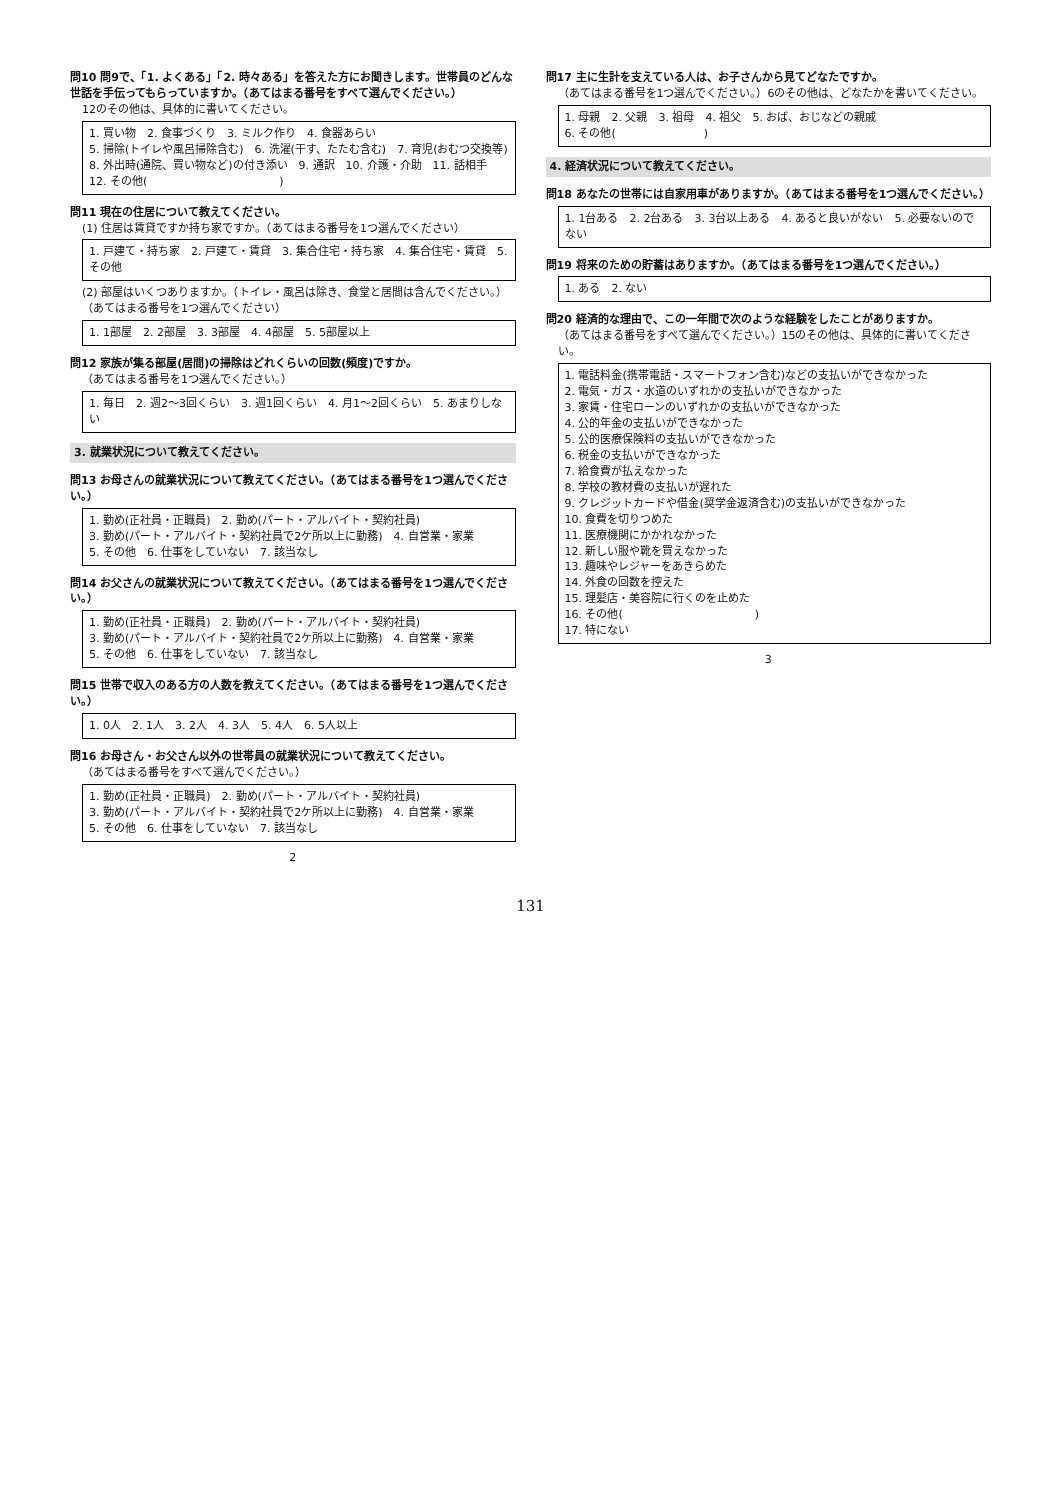問10 問9で、「1. よくある」「2. 時々ある」を答えた方にお聞きします。世帯員のどんな世話を手伝ってもらっていますか。（あてはまる番号をすべて選んでください。）
12のその他は、具体的に書いてください。
1. 買い物　2. 食事づくり　3. ミルク作り　4. 食器あらい
5. 掃除(トイレや風呂掃除含む)　6. 洗濯(干す、たたむ含む)　7. 育児(おむつ交換等)
8. 外出時(通院、買い物など)の付き添い　9. 通訳　10. 介護・介助　11. 話相手
12. その他(　　　　　　　　　　　　)
問11 現在の住居について教えてください。
(1) 住居は賃貸ですか持ち家ですか。（あてはまる番号を1つ選んでください）
1. 戸建て・持ち家　2. 戸建て・賃貸　3. 集合住宅・持ち家　4. 集合住宅・賃貸　5. その他
(2) 部屋はいくつありますか。（トイレ・風呂は除き、食堂と居間は含んでください。）
（あてはまる番号を1つ選んでください）
1. 1部屋　2. 2部屋　3. 3部屋　4. 4部屋　5. 5部屋以上
問12 家族が集る部屋(居間)の掃除はどれくらいの回数(頻度)ですか。
（あてはまる番号を1つ選んでください。）
1. 毎日　2. 週2～3回くらい　3. 週1回くらい　4. 月1～2回くらい　5. あまりしない
3. 就業状況について教えてください。
問13 お母さんの就業状況について教えてください。（あてはまる番号を1つ選んでください。）
1. 勤め(正社員・正職員)　2. 勤め(パート・アルバイト・契約社員)
3. 勤め(パート・アルバイト・契約社員で2ケ所以上に勤務)　4. 自営業・家業
5. その他　6. 仕事をしていない　7. 該当なし
問14 お父さんの就業状況について教えてください。（あてはまる番号を1つ選んでください。）
1. 勤め(正社員・正職員)　2. 勤め(パート・アルバイト・契約社員)
3. 勤め(パート・アルバイト・契約社員で2ケ所以上に勤務)　4. 自営業・家業
5. その他　6. 仕事をしていない　7. 該当なし
問15 世帯で収入のある方の人数を教えてください。（あてはまる番号を1つ選んでください。）
1. 0人　2. 1人　3. 2人　4. 3人　5. 4人　6. 5人以上
問16 お母さん・お父さん以外の世帯員の就業状況について教えてください。
（あてはまる番号をすべて選んでください。）
1. 勤め(正社員・正職員)　2. 勤め(パート・アルバイト・契約社員)
3. 勤め(パート・アルバイト・契約社員で2ケ所以上に勤務)　4. 自営業・家業
5. その他　6. 仕事をしていない　7. 該当なし
2
問17 主に生計を支えている人は、お子さんから見てどなたですか。
（あてはまる番号を1つ選んでください。）6のその他は、どなたかを書いてください。
1. 母親　2. 父親　3. 祖母　4. 祖父　5. おば、おじなどの親戚
6. その他(　　　　　　　　)
4. 経済状況について教えてください。
問18 あなたの世帯には自家用車がありますか。（あてはまる番号を1つ選んでください。）
1. 1台ある　2. 2台ある　3. 3台以上ある　4. あると良いがない　5. 必要ないのでない
問19 将来のための貯蓄はありますか。（あてはまる番号を1つ選んでください。）
1. ある　2. ない
問20 経済的な理由で、この一年間で次のような経験をしたことがありますか。
（あてはまる番号をすべて選んでください。）15のその他は、具体的に書いてください。
1. 電話料金(携帯電話・スマートフォン含む)などの支払いができなかった
2. 電気・ガス・水道のいずれかの支払いができなかった
3. 家賃・住宅ローンのいずれかの支払いができなかった
4. 公的年金の支払いができなかった
5. 公的医療保険料の支払いができなかった
6. 税金の支払いができなかった
7. 給食費が払えなかった
8. 学校の教材費の支払いが遅れた
9. クレジットカードや借金(奨学金返済含む)の支払いができなかった
10. 食費を切りつめた
11. 医療機関にかかれなかった
12. 新しい服や靴を買えなかった
13. 趣味やレジャーをあきらめた
14. 外食の回数を控えた
15. 理髪店・美容院に行くのを止めた
16. その他(　　　　　　　　　　　　)
17. 特にない
3
131